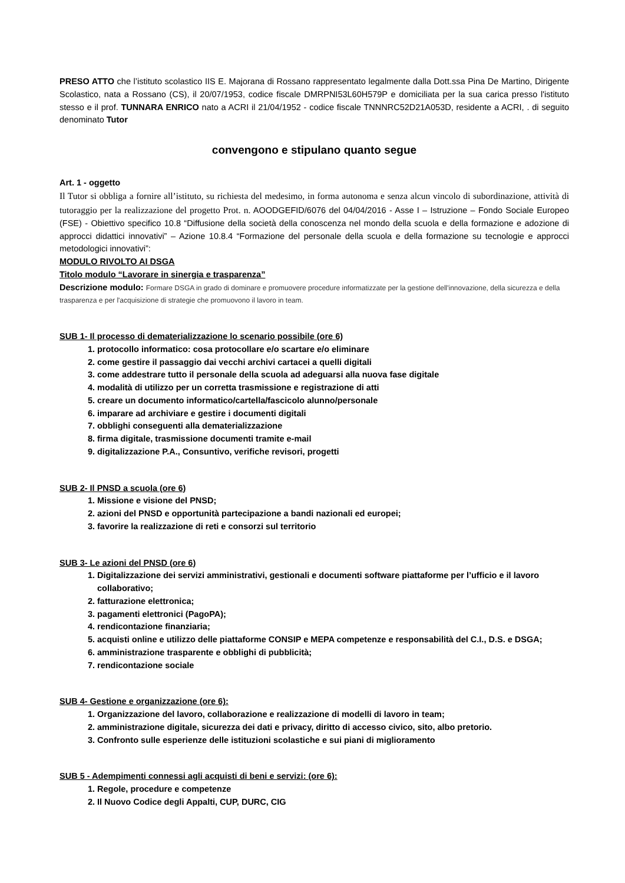PRESO ATTO che l’istituto scolastico IIS E. Majorana di Rossano rappresentato legalmente dalla Dott.ssa Pina De Martino, Dirigente Scolastico, nata a Rossano (CS), il 20/07/1953, codice fiscale DMRPNI53L60H579P e domiciliata per la sua carica presso l'istituto stesso e il prof. TUNNARA ENRICO nato a ACRI il 21/04/1952 - codice fiscale TNNNRC52D21A053D, residente a ACRI, . di seguito denominato Tutor
convengono e stipulano quanto segue
Art. 1 - oggetto
Il Tutor si obbliga a fornire all’istituto, su richiesta del medesimo, in forma autonoma e senza alcun vincolo di subordinazione, attività di tutoraggio per la realizzazione del progetto Prot. n. AOODGEFID/6076 del 04/04/2016 - Asse I – Istruzione – Fondo Sociale Europeo (FSE) - Obiettivo specifico 10.8 “Diffusione della società della conoscenza nel mondo della scuola e della formazione e adozione di approcci didattici innovativi” – Azione 10.8.4 “Formazione del personale della scuola e della formazione su tecnologie e approcci metodologici innovativi”:
MODULO RIVOLTO AI DSGA
Titolo modulo “Lavorare in sinergia e trasparenza”
Descrizione modulo: Formare DSGA in grado di dominare e promuovere procedure informatizzate per la gestione dell'innovazione, della sicurezza e della trasparenza e per l'acquisizione di strategie che promuovono il lavoro in team.
SUB 1- Il processo di dematerializzazione lo scenario possibile (ore 6)
1. protocollo informatico: cosa protocollare e/o scartare e/o eliminare
2. come gestire il passaggio dai vecchi archivi cartacei a quelli digitali
3. come addestrare tutto il personale della scuola ad adeguarsi alla nuova fase digitale
4. modalità di utilizzo per un corretta trasmissione e registrazione di atti
5. creare un documento informatico/cartella/fascicolo alunno/personale
6. imparare ad archiviare e gestire i documenti digitali
7. obblighi conseguenti alla dematerializzazione
8. firma digitale, trasmissione documenti tramite e-mail
9. digitalizzazione P.A., Consuntivo, verifiche revisori, progetti
SUB 2- Il PNSD a scuola (ore 6)
1. Missione e visione del PNSD;
2. azioni del PNSD e opportunità partecipazione a bandi nazionali ed europei;
3. favorire la realizzazione di reti e consorzi sul territorio
SUB 3- Le azioni del PNSD (ore 6)
1. Digitalizzazione dei servizi amministrativi, gestionali e documenti software piattaforme per l’ufficio e il lavoro collaborativo;
2. fatturazione elettronica;
3. pagamenti elettronici (PagoPA);
4. rendicontazione finanziaria;
5. acquisti online e utilizzo delle piattaforme CONSIP e MEPA competenze e responsabilità del C.I., D.S. e DSGA;
6. amministrazione trasparente e obblighi di pubblicità;
7. rendicontazione sociale
SUB 4- Gestione e organizzazione (ore 6):
1. Organizzazione del lavoro, collaborazione e realizzazione di modelli di lavoro in team;
2. amministrazione digitale, sicurezza dei dati e privacy, diritto di accesso civico, sito, albo pretorio.
3. Confronto sulle esperienze delle istituzioni scolastiche e sui piani di miglioramento
SUB 5 - Adempimenti connessi agli acquisti di beni e servizi: (ore 6):
1. Regole, procedure e competenze
2. Il Nuovo Codice degli Appalti, CUP, DURC, CIG